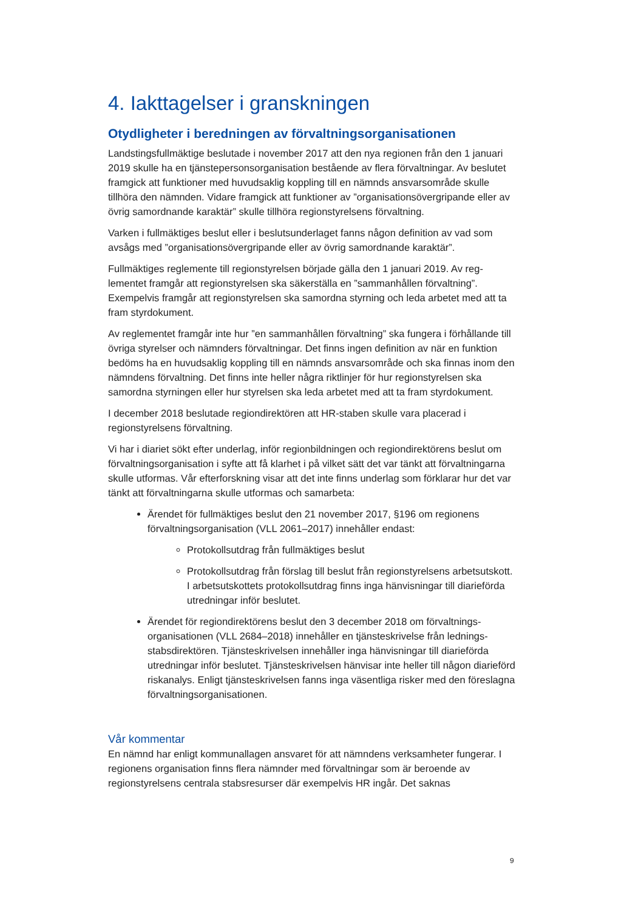4. Iakttagelser i granskningen
Otydligheter i beredningen av förvaltningsorganisationen
Landstingsfullmäktige beslutade i november 2017 att den nya regionen från den 1 januari 2019 skulle ha en tjänstepersonsorganisation bestående av flera förvalt­ningar. Av beslutet framgick att funktioner med huvudsaklig koppling till en nämnds ansvarsområde skulle tillhöra den nämnden. Vidare framgick att funktioner av ”orga­nisationsövergripande eller av övrig samordnande karaktär” skulle tillhöra regionsty­relsens förvaltning.
Varken i fullmäktiges beslut eller i beslutsunderlaget fanns någon definition av vad som avsågs med ”organisationsövergripande eller av övrig samordnande karaktär”.
Fullmäktiges reglemente till regionstyrelsen började gälla den 1 januari 2019. Av reg­lementet framgår att regionstyrelsen ska säkerställa en ”sammanhållen förvaltning”. Exempelvis framgår att regionstyrelsen ska samordna styrning och leda arbetet med att ta fram styrdokument.
Av reglementet framgår inte hur ”en sammanhållen förvaltning” ska fungera i förhål­lande till övriga styrelser och nämnders förvaltningar. Det finns ingen definition av när en funktion bedöms ha en huvudsaklig koppling till en nämnds ansvarsområde och ska finnas inom den nämndens förvaltning. Det finns inte heller några riktlinjer för hur regionstyrelsen ska samordna styrningen eller hur styrelsen ska leda arbetet med att ta fram styrdokument.
I december 2018 beslutade regiondirektören att HR-staben skulle vara placerad i regionstyrelsens förvaltning.
Vi har i diariet sökt efter underlag, inför regionbildningen och regiondirektörens be­slut om förvaltningsorganisation i syfte att få klarhet i på vilket sätt det var tänkt att förvaltningarna skulle utformas. Vår efterforskning visar att det inte finns underlag som förklarar hur det var tänkt att förvaltningarna skulle utformas och samarbeta:
Ärendet för fullmäktiges beslut den 21 november 2017, §196 om regionens förvaltningsorganisation (VLL 2061–2017) innehåller endast:
Protokollsutdrag från fullmäktiges beslut
Protokollsutdrag från förslag till beslut från regionstyrelsens arbets­utskott. I arbetsutskottets protokollsutdrag finns inga hänvisningar till diarieförda utredningar inför beslutet.
Ärendet för regiondirektörens beslut den 3 december 2018 om förvaltnings­organisationen (VLL 2684–2018) innehåller en tjänsteskrivelse från lednings­stabsdirektören. Tjänsteskrivelsen innehåller inga hänvisningar till diarie­förda utredningar inför beslutet. Tjänsteskrivelsen hänvisar inte heller till nå­gon diarieförd riskanalys. Enligt tjänsteskrivelsen fanns inga väsentliga risker med den föreslagna förvaltningsorganisationen.
Vår kommentar
En nämnd har enligt kommunallagen ansvaret för att nämndens verksamheter fun­gerar. I regionens organisation finns flera nämnder med förvaltningar som är bero­ende av regionstyrelsens centrala stabsresurser där exempelvis HR ingår. Det saknas
9